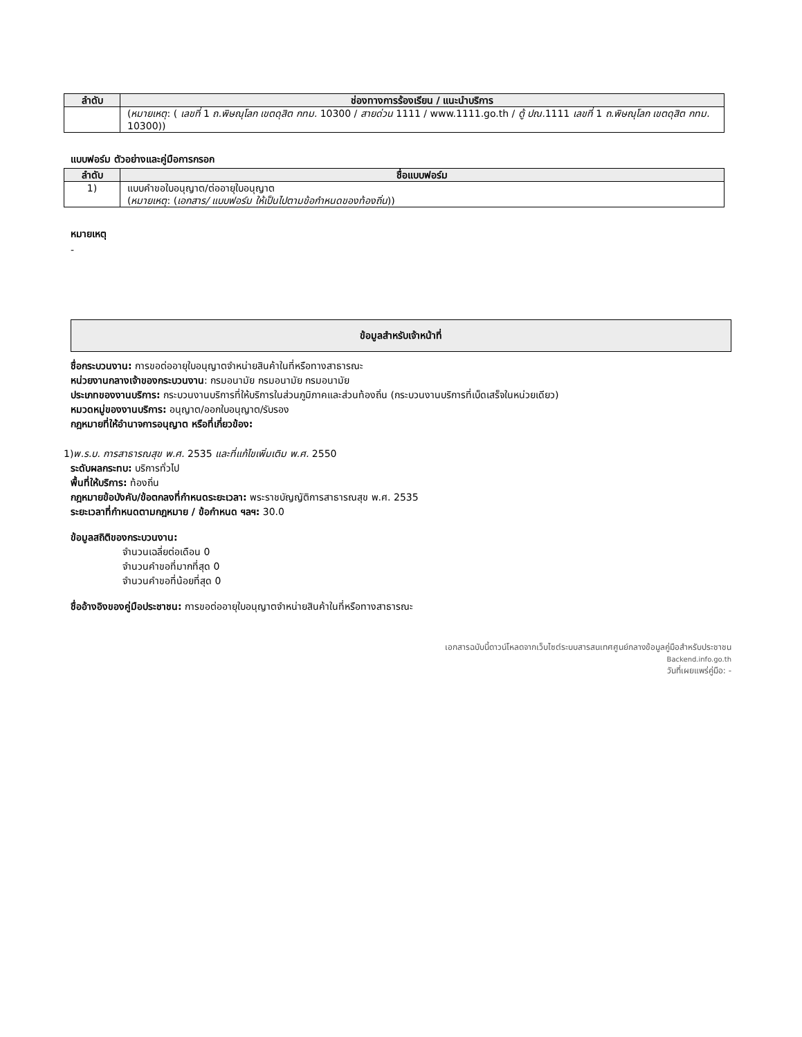| ลำดับ | ช่องทางการร้องเรียน / แนะนำบริการ |
| --- | --- |
| | ( หมายเหตุ : ( เลขที่ 1 ถ.พิษณุโลก เขตดุสิต กทม. 10300 / สายด่วน 1111 / www.1111.go.th / ตู้ ปณ. 1111 เลขที่ 1 ถ.พิษณุโลก เขตดุสิต กทม. 10300)) |
แบบฟอร์ม ตัวอย่างและคู่มือการกรอก
| ลำดับ | ชื่อแบบฟอร์ม |
| --- | --- |
| 1) | แบบคำขอใบอนุญาต/ต่ออายุใบอนุญาต ( หมายเหตุ : ( เอกสาร/ แบบฟอร์ม ให้เป็นไปตามข้อกำหนดของท้องถิ่น )) |
หมายเหตุ
-
ข้อมูลสำหรับเจ้าหน้าที่
ชื่อกระบวนงาน: การขอต่ออายุใบอนุญาตจำหน่ายสินค้าในที่หรือทางสาธารณะ
หน่วยงานกลางเจ้าของกระบวนงาน: กรมอนามัย กรมอนามัย กรมอนามัย
ประเภทของงานบริการ: กระบวนงานบริการที่ให้บริการในส่วนภูมิภาคและส่วนท้องถิ่น (กระบวนงานบริการที่เบ็ดเสร็จในหน่วยเดียว)
หมวดหมู่ของงานบริการ: อนุญาต/ออกใบอนุญาต/รับรอง
กฎหมายที่ให้อำนาจการอนุญาต หรือที่เกี่ยวข้อง:
1)พ.ร.บ. การสาธารณสุข พ.ศ. 2535 และที่แก้ไขเพิ่มเติม พ.ศ. 2550
ระดับผลกระทบ: บริการทั่วไป
พื้นที่ให้บริการ: ท้องถิ่น
กฎหมายข้อบังคับ/ข้อตกลงที่กำหนดระยะเวลา: พระราชบัญญัติการสาธารณสุข พ.ศ. 2535
ระยะเวลาที่กำหนดตามกฎหมาย / ข้อกำหนด ฯลฯ: 30.0
ข้อมูลสถิติของกระบวนงาน:
จำนวนเฉลี่ยต่อเดือน 0
จำนวนคำขอที่มากที่สุด 0
จำนวนคำขอที่น้อยที่สุด 0
ชื่ออ้างอิงของคู่มือประชาชน: การขอต่ออายุใบอนุญาตจำหน่ายสินค้าในที่หรือทางสาธารณะ
เอกสารฉบับนี้ดาวน์โหลดจากเว็บไซต์ระบบสารสนเทศศูนย์กลางข้อมูลคู่มือสำหรับประชาชน
Backend.info.go.th
วันที่เผยแพร่คู่มือ: -